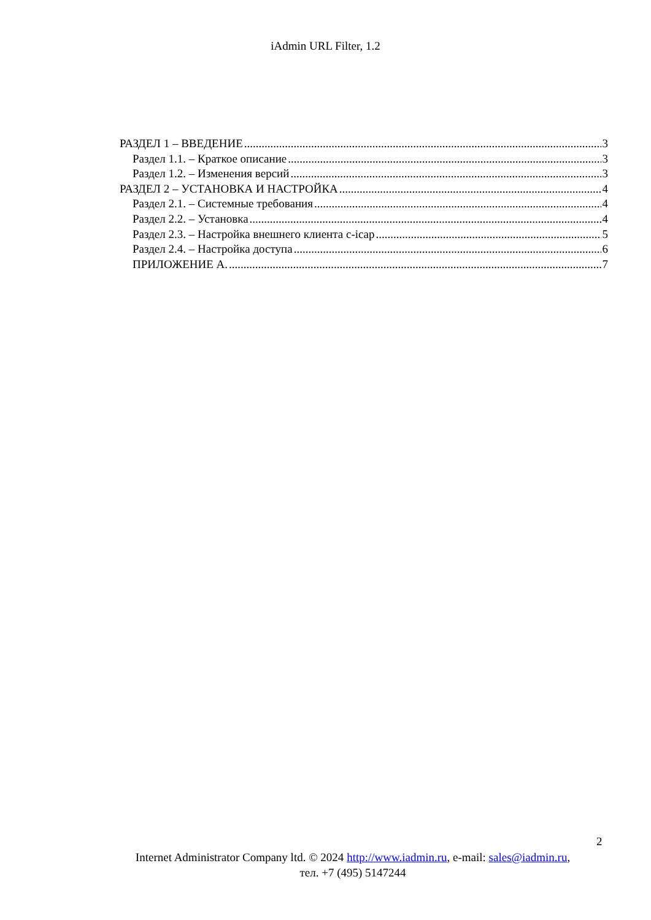iAdmin URL Filter, 1.2
РАЗДЕЛ 1 – ВВЕДЕНИЕ 3
Раздел 1.1. – Краткое описание 3
Раздел 1.2. – Изменения версий 3
РАЗДЕЛ 2 – УСТАНОВКА И НАСТРОЙКА 4
Раздел 2.1. – Системные требования 4
Раздел 2.2. – Установка 4
Раздел 2.3. – Настройка внешнего клиента c-icap 5
Раздел 2.4. – Настройка доступа 6
ПРИЛОЖЕНИЕ А. 7
2
Internet Administrator Company ltd. © 2024 http://www.iadmin.ru, e-mail: sales@iadmin.ru,
тел. +7 (495) 5147244